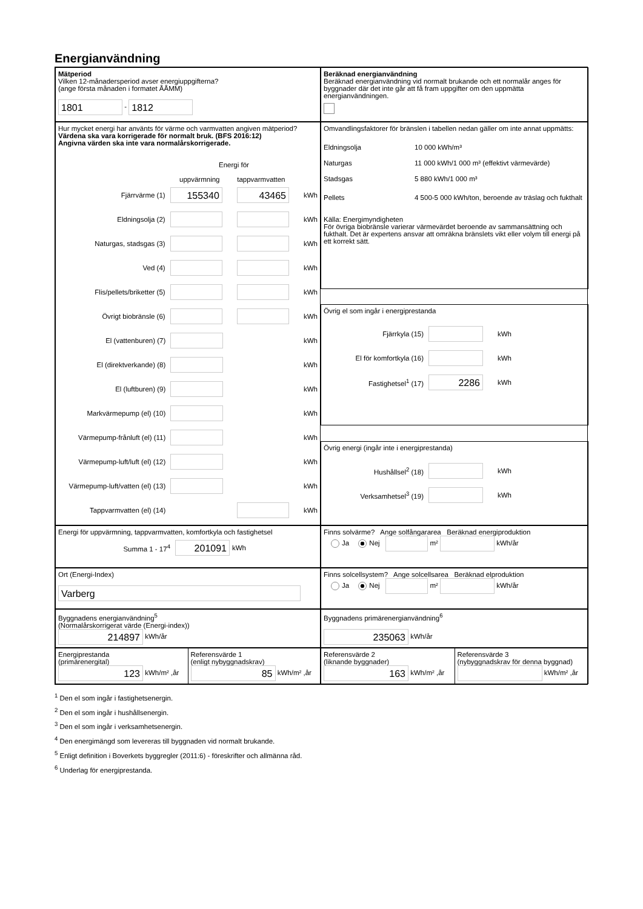Energianvändning
Mätperiod
Vilken 12-månadersperiod avser energiuppgifterna?
(ange första månaden i formatet ÅÅMM)
1801 - 1812
Beräknad energianvändning
Beräknad energianvändning vid normalt brukande och ett normalår anges för byggnader där det inte går att få fram uppgifter om den uppmätta energianvändningen.
Hur mycket energi har använts för värme och varmvatten angiven mätperiod?
Värdena ska vara korrigerade för normalt bruk. (BFS 2016:12)
Angivna värden ska inte vara normalårskorrigerade.
Energi för
uppvärmning tappvarmvatten
Fjärrvärme (1) 155340 43465 kWh
Eldningsolja (2) kWh
Naturgas, stadsgas (3) kWh
Ved (4) kWh
Flis/pellets/briketter (5) kWh
Övrigt biobränsle (6) kWh
El (vattenburen) (7) kWh
El (direktverkande) (8) kWh
El (luftburen) (9) kWh
Markvärmepump (el) (10) kWh
Värmepump-frånluft (el) (11) kWh
Värmepump-luft/luft (el) (12) kWh
Värmepump-luft/vatten (el) (13) kWh
Tappvarmvatten (el) (14) kWh
Omvandlingsfaktorer för bränslen i tabellen nedan gäller om inte annat uppmätts:
Eldningsolja 10 000 kWh/m³
Naturgas 11 000 kWh/1 000 m³ (effektivt värmevärde)
Stadsgas 5 880 kWh/1 000 m³
Pellets 4 500-5 000 kWh/ton, beroende av träslag och fukthalt
Källa: Energimyndigheten
För övriga biobränsle varierar värmevärdet beroende av sammansättning och fukthalt. Det är expertens ansvar att omräkna bränslets vikt eller volym till energi på ett korrekt sätt.
Övrig el som ingår i energiprestanda
Fjärrkyla (15) kWh
El för komfortkyla (16) kWh
Fastighetsel<sup>1</sup> (17) 2286 kWh
Övrig energi (ingår inte i energiprestanda)
Hushållsel<sup>2</sup> (18) kWh
Verksamhetsel<sup>3</sup> (19) kWh
Energi för uppvärmning, tappvarmvatten, komfortkyla och fastighetsel
Summa 1 - 17<sup>4</sup> 201091 kWh
Finns solvärme? Ange solfångararea Beräknad energiproduktion
Ja Nej m² kWh/år
Ort (Energi-Index)
Varberg
Finns solcellsystem? Ange solcellsarea Beräknad elproduktion
Ja Nej m² kWh/år
Byggnadens energianvändning<sup>5</sup>
(Normalårskorrigerat värde (Energi-index))
214897 kWh/år
Byggnadens primärenergianvändning<sup>6</sup>
235063 kWh/år
Energiprestanda
(primärenergital)
123 kWh/m² ,år
Referensvärde 1
(enligt nybyggnadskrav)
85 kWh/m² ,år
Referensvärde 2
(liknande byggnader)
163 kWh/m² ,år
Referensvärde 3
(nybyggnadskrav för denna byggnad)
kWh/m² ,år
<sup>1</sup> Den el som ingår i fastighetsenergin.
<sup>2</sup> Den el som ingår i hushållsenergin.
<sup>3</sup> Den el som ingår i verksamhetsenergin.
<sup>4</sup> Den energimängd som levereras till byggnaden vid normalt brukande.
<sup>5</sup> Enligt definition i Boverkets byggregler (2011:6) - föreskrifter och allmänna råd.
<sup>6</sup> Underlag för energiprestanda.